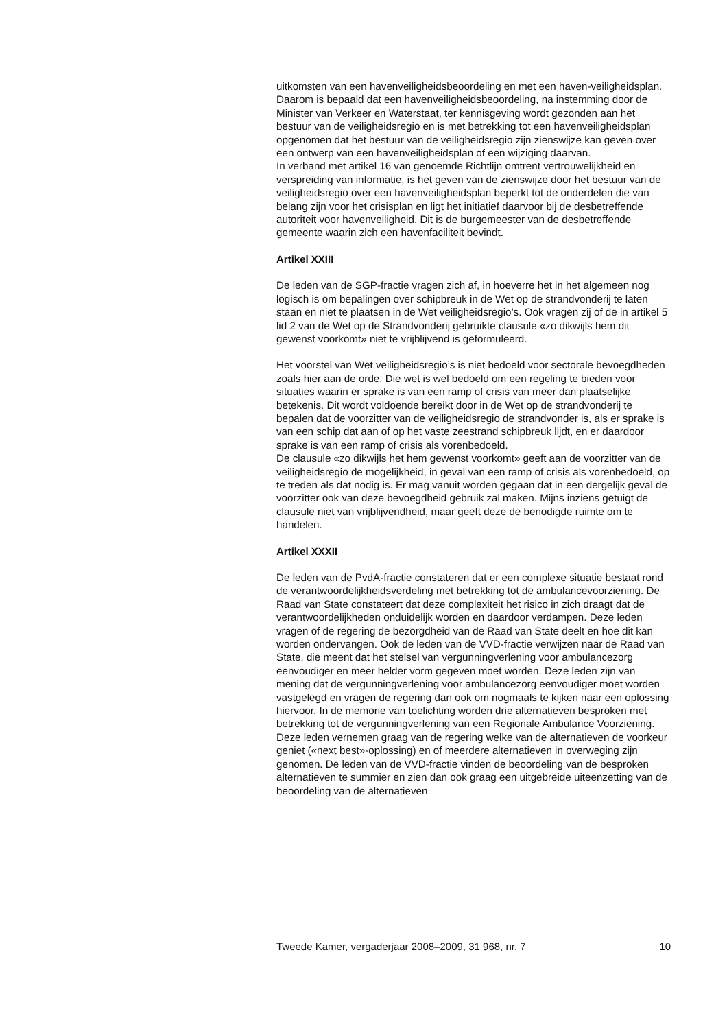uitkomsten van een havenveiligheidsbeoordeling en met een haven-veiligheidsplan. Daarom is bepaald dat een havenveiligheidsbeoordeling, na instemming door de Minister van Verkeer en Waterstaat, ter kennisgeving wordt gezonden aan het bestuur van de veiligheidsregio en is met betrekking tot een havenveiligheidsplan opgenomen dat het bestuur van de veiligheidsregio zijn zienswijze kan geven over een ontwerp van een havenveiligheidsplan of een wijziging daarvan.
In verband met artikel 16 van genoemde Richtlijn omtrent vertrouwelijkheid en verspreiding van informatie, is het geven van de zienswijze door het bestuur van de veiligheidsregio over een havenveiligheidsplan beperkt tot de onderdelen die van belang zijn voor het crisisplan en ligt het initiatief daarvoor bij de desbetreffende autoriteit voor havenveiligheid. Dit is de burgemeester van de desbetreffende gemeente waarin zich een havenfaciliteit bevindt.
Artikel XXIII
De leden van de SGP-fractie vragen zich af, in hoeverre het in het algemeen nog logisch is om bepalingen over schipbreuk in de Wet op de strandvonderij te laten staan en niet te plaatsen in de Wet veiligheidsregio’s. Ook vragen zij of de in artikel 5 lid 2 van de Wet op de Strandvonderij gebruikte clausule «zo dikwijls hem dit gewenst voorkomt» niet te vrijblijvend is geformuleerd.
Het voorstel van Wet veiligheidsregio’s is niet bedoeld voor sectorale bevoegdheden zoals hier aan de orde. Die wet is wel bedoeld om een regeling te bieden voor situaties waarin er sprake is van een ramp of crisis van meer dan plaatselijke betekenis. Dit wordt voldoende bereikt door in de Wet op de strandvonderij te bepalen dat de voorzitter van de veiligheidsregio de strandvonder is, als er sprake is van een schip dat aan of op het vaste zeestrand schipbreuk lijdt, en er daardoor sprake is van een ramp of crisis als vorenbedoeld.
De clausule «zo dikwijls het hem gewenst voorkomt» geeft aan de voorzitter van de veiligheidsregio de mogelijkheid, in geval van een ramp of crisis als vorenbedoeld, op te treden als dat nodig is. Er mag vanuit worden gegaan dat in een dergelijk geval de voorzitter ook van deze bevoegdheid gebruik zal maken. Mijns inziens getuigt de clausule niet van vrijblijvendheid, maar geeft deze de benodigde ruimte om te handelen.
Artikel XXXII
De leden van de PvdA-fractie constateren dat er een complexe situatie bestaat rond de verantwoordelijkheidsverdeling met betrekking tot de ambulancevoorziening. De Raad van State constateert dat deze complexiteit het risico in zich draagt dat de verantwoordelijkheden onduidelijk worden en daardoor verdampen. Deze leden vragen of de regering de bezorgdheid van de Raad van State deelt en hoe dit kan worden ondervangen. Ook de leden van de VVD-fractie verwijzen naar de Raad van State, die meent dat het stelsel van vergunningverlening voor ambulancezorg eenvoudiger en meer helder vorm gegeven moet worden. Deze leden zijn van mening dat de vergunningverlening voor ambulancezorg eenvoudiger moet worden vastgelegd en vragen de regering dan ook om nogmaals te kijken naar een oplossing hiervoor. In de memorie van toelichting worden drie alternatieven besproken met betrekking tot de vergunningverlening van een Regionale Ambulance Voorziening. Deze leden vernemen graag van de regering welke van de alternatieven de voorkeur geniet («next best»-oplossing) en of meerdere alternatieven in overweging zijn genomen. De leden van de VVD-fractie vinden de beoordeling van de besproken alternatieven te summier en zien dan ook graag een uitgebreide uiteenzetting van de beoordeling van de alternatieven
Tweede Kamer, vergaderjaar 2008–2009, 31 968, nr. 7 10